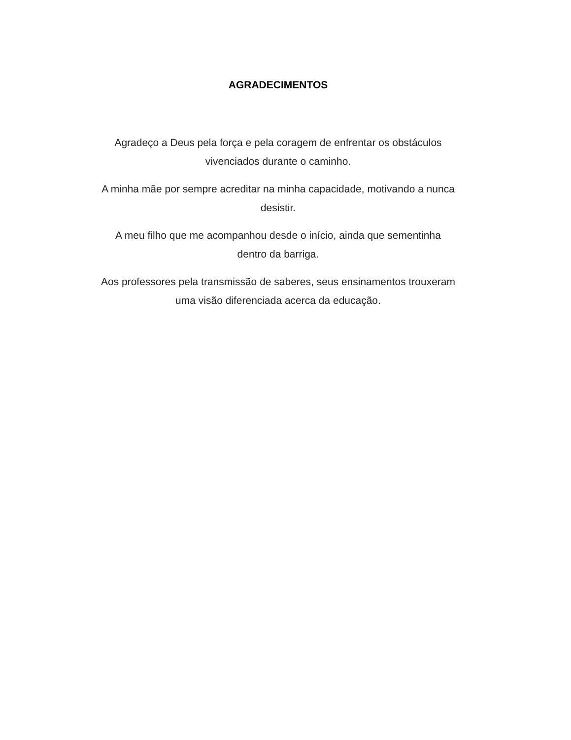AGRADECIMENTOS
Agradeço a Deus pela força e pela coragem de enfrentar os obstáculos
vivenciados durante o caminho.
A minha mãe por sempre acreditar na minha capacidade, motivando a nunca
desistir.
A meu filho que me acompanhou desde o início, ainda que sementinha
dentro da barriga.
Aos professores pela transmissão de saberes, seus ensinamentos trouxeram
uma visão diferenciada acerca da educação.